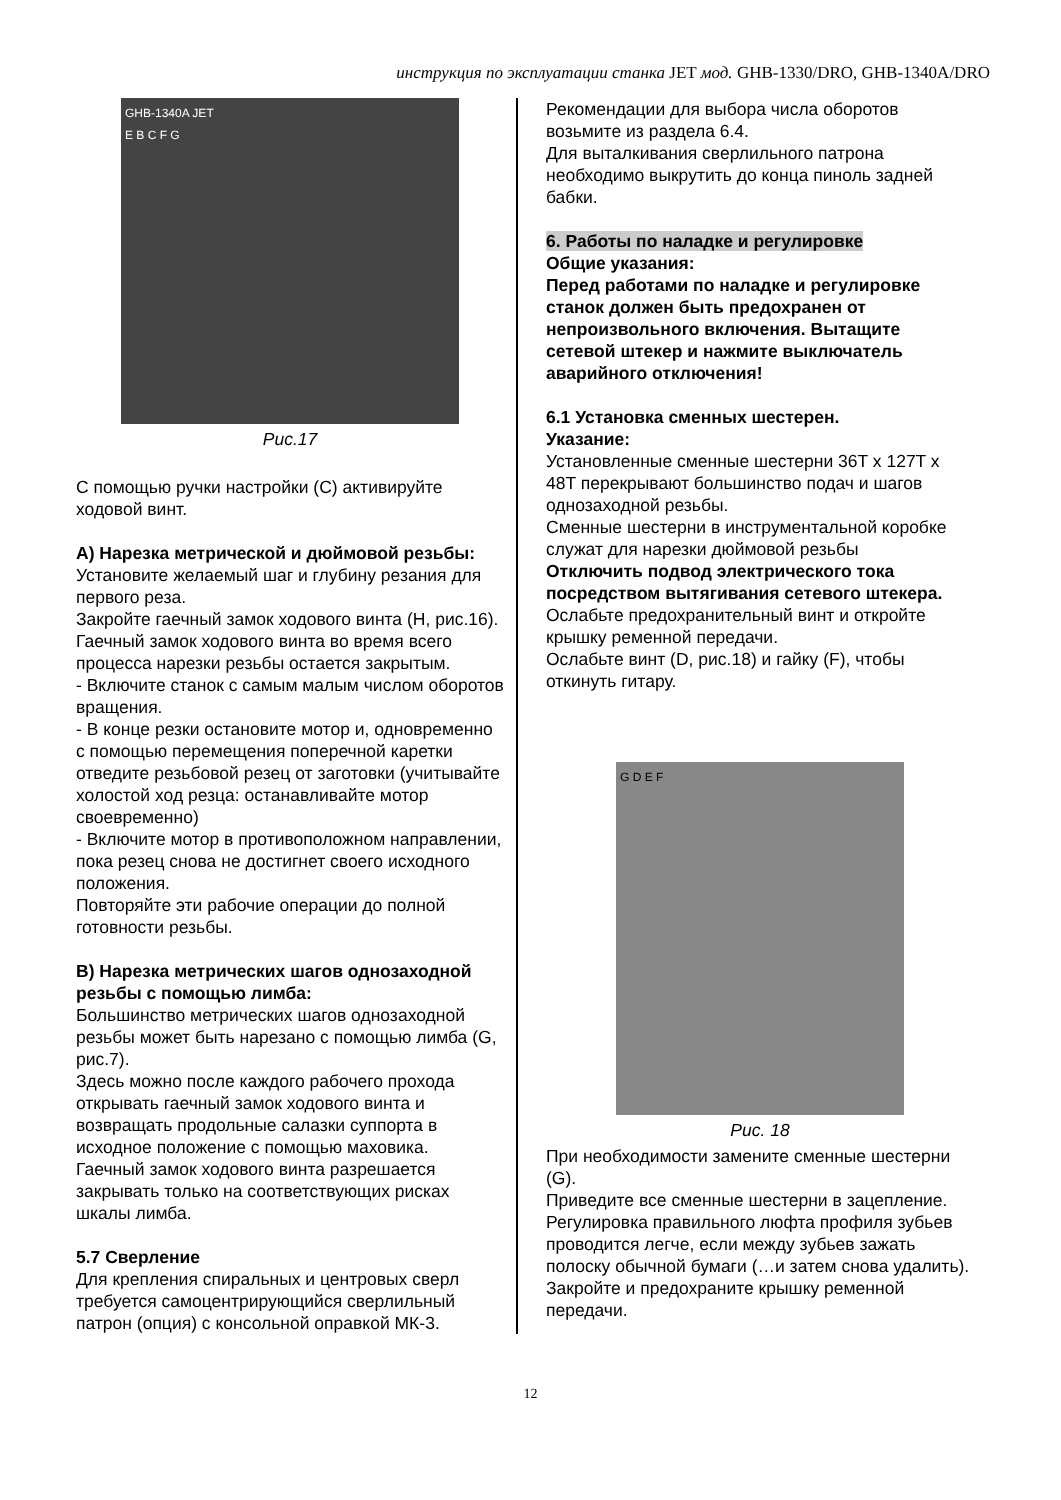инструкция по эксплуатации станка JET мод. GHB-1330/DRO, GHB-1340A/DRO
GHB-1340A JET
E B C F G
Рис.17
С помощью ручки настройки (C) активируйте ходовой винт.
А) Нарезка метрической и дюймовой резьбы:
Установите желаемый шаг и глубину резания для первого реза.
Закройте гаечный замок ходового винта (H, рис.16).
Гаечный замок ходового винта во время всего процесса нарезки резьбы остается закрытым.
- Включите станок с самым малым числом оборотов вращения.
- В конце резки остановите мотор и, одновременно с помощью перемещения поперечной каретки отведите резьбовой резец от заготовки (учитывайте холостой ход резца: останавливайте мотор своевременно)
- Включите мотор в противоположном направлении, пока резец снова не достигнет своего исходного положения.
Повторяйте эти рабочие операции до полной готовности резьбы.
B) Нарезка метрических шагов однозаходной резьбы с помощью лимба:
Большинство метрических шагов однозаходной резьбы может быть нарезано с помощью лимба (G, рис.7).
Здесь можно после каждого рабочего прохода открывать гаечный замок ходового винта и возвращать продольные салазки суппорта в исходное положение с помощью маховика.
Гаечный замок ходового винта разрешается закрывать только на соответствующих рисках шкалы лимба.
5.7 Сверление
Для крепления спиральных и центровых сверл требуется самоцентрирующийся сверлильный патрон (опция) с консольной оправкой МК-3.
Рекомендации для выбора числа оборотов возьмите из раздела 6.4.
Для выталкивания сверлильного патрона необходимо выкрутить до конца пиноль задней бабки.
6. Работы по наладке и регулировке
Общие указания:
Перед работами по наладке и регулировке станок должен быть предохранен от непроизвольного включения. Вытащите сетевой штекер и нажмите выключатель аварийного отключения!
6.1 Установка сменных шестерен.
Указание:
Установленные сменные шестерни 36T x 127T x 48T перекрывают большинство подач и шагов однозаходной резьбы.
Сменные шестерни в инструментальной коробке служат для нарезки дюймовой резьбы
Отключить подвод электрического тока посредством вытягивания сетевого штекера.
Ослабьте предохранительный винт и откройте крышку ременной передачи.
Ослабьте винт (D, рис.18) и гайку (F), чтобы откинуть гитару.
G D E F
Рис. 18
При необходимости замените сменные шестерни (G).
Приведите все сменные шестерни в зацепление.
Регулировка правильного люфта профиля зубьев проводится легче, если между зубьев зажать полоску обычной бумаги (…и затем снова удалить).
Закройте и предохраните крышку ременной передачи.
12